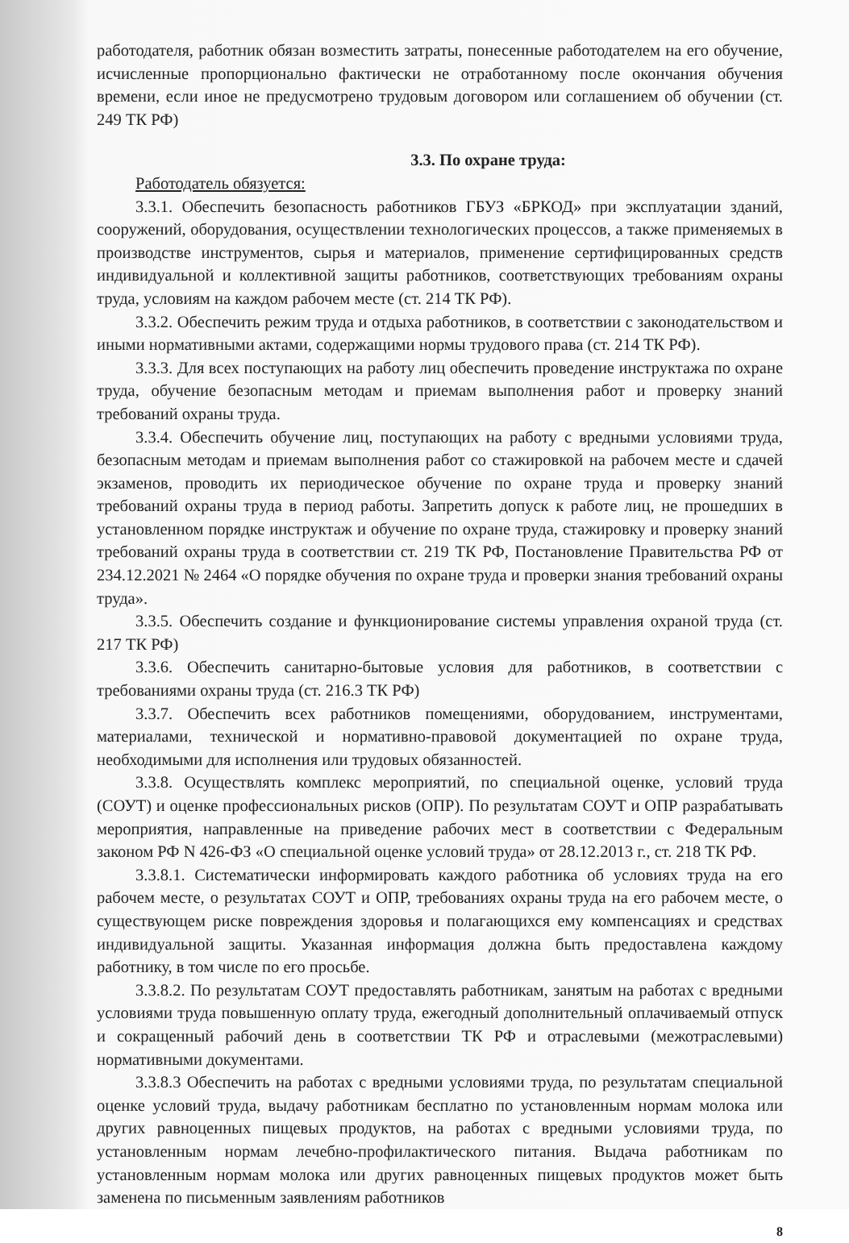работодателя, работник обязан возместить затраты, понесенные работодателем на его обучение, исчисленные пропорционально фактически не отработанному после окончания обучения времени, если иное не предусмотрено трудовым договором или соглашением об обучении (ст. 249 ТК РФ)
3.3. По охране труда:
Работодатель обязуется:
3.3.1. Обеспечить безопасность работников ГБУЗ «БРКОД» при эксплуатации зданий, сооружений, оборудования, осуществлении технологических процессов, а также применяемых в производстве инструментов, сырья и материалов, применение сертифицированных средств индивидуальной и коллективной защиты работников, соответствующих требованиям охраны труда, условиям на каждом рабочем месте (ст. 214 ТК РФ).
3.3.2. Обеспечить режим труда и отдыха работников, в соответствии с законодательством и иными нормативными актами, содержащими нормы трудового права (ст. 214 ТК РФ).
3.3.3. Для всех поступающих на работу лиц обеспечить проведение инструктажа по охране труда, обучение безопасным методам и приемам выполнения работ и проверку знаний требований охраны труда.
3.3.4. Обеспечить обучение лиц, поступающих на работу с вредными условиями труда, безопасным методам и приемам выполнения работ со стажировкой на рабочем месте и сдачей экзаменов, проводить их периодическое обучение по охране труда и проверку знаний требований охраны труда в период работы. Запретить допуск к работе лиц, не прошедших в установленном порядке инструктаж и обучение по охране труда, стажировку и проверку знаний требований охраны труда в соответствии ст. 219 ТК РФ, Постановление Правительства РФ от 234.12.2021 № 2464 «О порядке обучения по охране труда и проверки знания требований охраны труда».
3.3.5. Обеспечить создание и функционирование системы управления охраной труда (ст. 217 ТК РФ)
3.3.6. Обеспечить санитарно-бытовые условия для работников, в соответствии с требованиями охраны труда (ст. 216.3 ТК РФ)
3.3.7. Обеспечить всех работников помещениями, оборудованием, инструментами, материалами, технической и нормативно-правовой документацией по охране труда, необходимыми для исполнения или трудовых обязанностей.
3.3.8. Осуществлять комплекс мероприятий, по специальной оценке, условий труда (СОУТ) и оценке профессиональных рисков (ОПР). По результатам СОУТ и ОПР разрабатывать мероприятия, направленные на приведение рабочих мест в соответствии с Федеральным законом РФ N 426-ФЗ «О специальной оценке условий труда» от 28.12.2013 г., ст. 218 ТК РФ.
3.3.8.1. Систематически информировать каждого работника об условиях труда на его рабочем месте, о результатах СОУТ и ОПР, требованиях охраны труда на его рабочем месте, о существующем риске повреждения здоровья и полагающихся ему компенсациях и средствах индивидуальной защиты. Указанная информация должна быть предоставлена каждому работнику, в том числе по его просьбе.
3.3.8.2. По результатам СОУТ предоставлять работникам, занятым на работах с вредными условиями труда повышенную оплату труда, ежегодный дополнительный оплачиваемый отпуск и сокращенный рабочий день в соответствии ТК РФ и отраслевыми (межотраслевыми) нормативными документами.
3.3.8.3 Обеспечить на работах с вредными условиями труда, по результатам специальной оценке условий труда, выдачу работникам бесплатно по установленным нормам молока или других равноценных пищевых продуктов, на работах с вредными условиями труда, по установленным нормам лечебно-профилактического питания. Выдача работникам по установленным нормам молока или других равноценных пищевых продуктов может быть заменена по письменным заявлениям работников
8